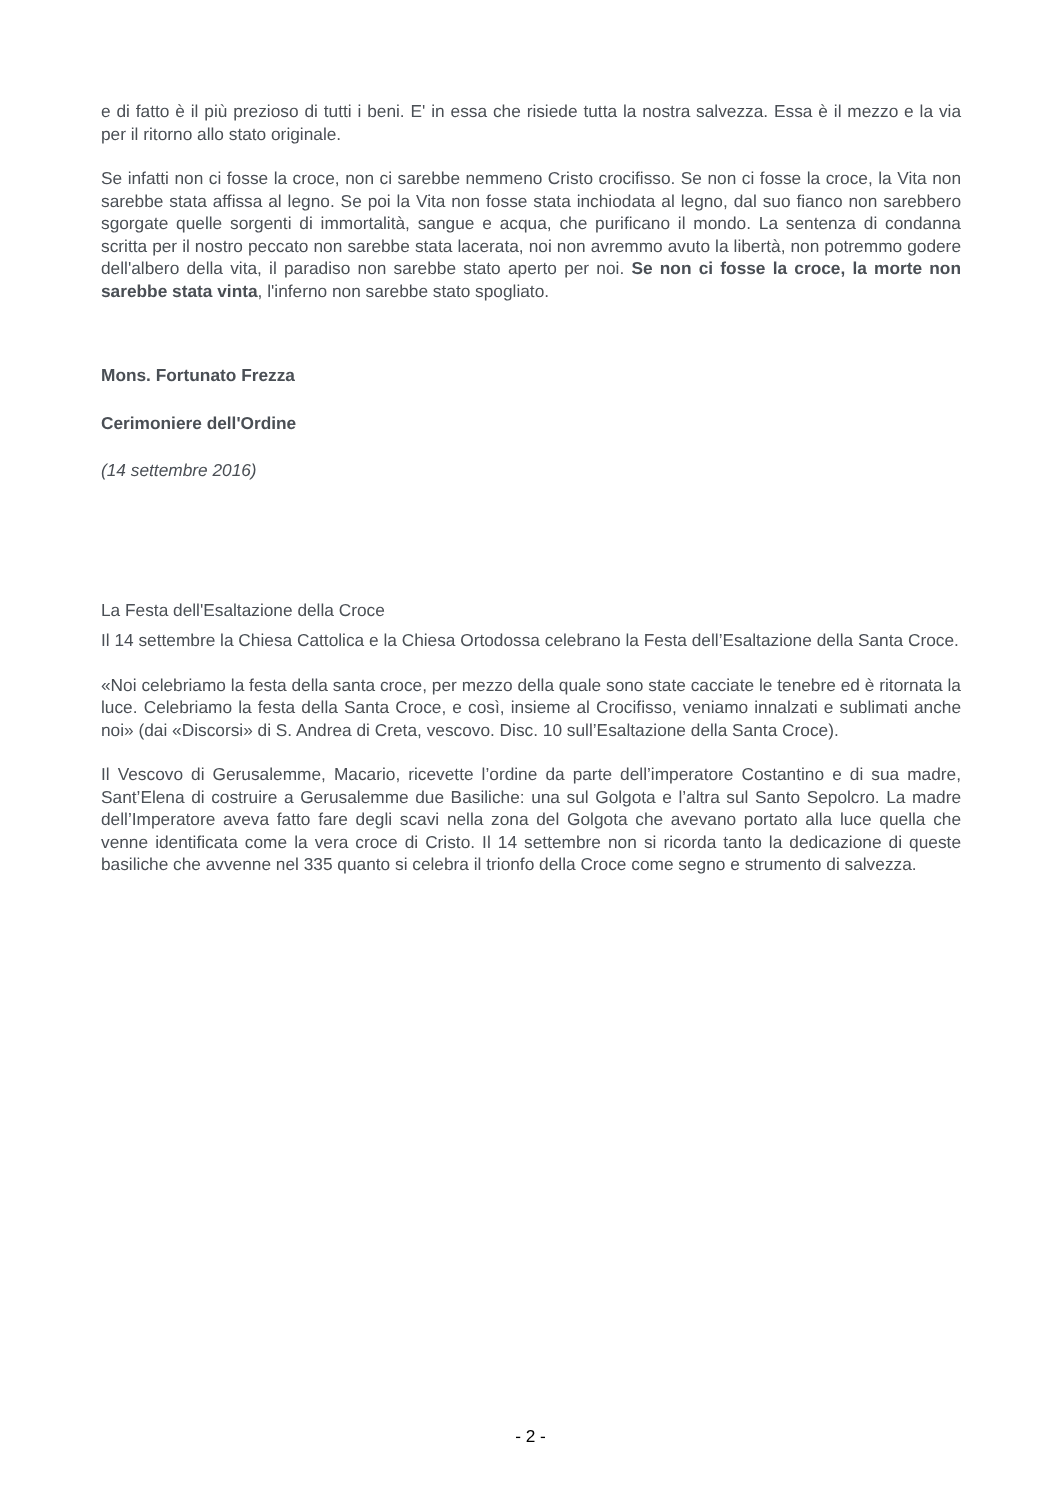e di fatto è il più prezioso di tutti i beni. E' in essa che risiede tutta la nostra salvezza. Essa è il mezzo e la via per il ritorno allo stato originale.
Se infatti non ci fosse la croce, non ci sarebbe nemmeno Cristo crocifisso. Se non ci fosse la croce, la Vita non sarebbe stata affissa al legno. Se poi la Vita non fosse stata inchiodata al legno, dal suo fianco non sarebbero sgorgate quelle sorgenti di immortalità, sangue e acqua, che purificano il mondo. La sentenza di condanna scritta per il nostro peccato non sarebbe stata lacerata, noi non avremmo avuto la libertà, non potremmo godere dell'albero della vita, il paradiso non sarebbe stato aperto per noi. Se non ci fosse la croce, la morte non sarebbe stata vinta, l'inferno non sarebbe stato spogliato.
Mons. Fortunato Frezza
Cerimoniere dell'Ordine
(14 settembre 2016)
La Festa dell'Esaltazione della Croce
Il 14 settembre la Chiesa Cattolica e la Chiesa Ortodossa celebrano la Festa dell’Esaltazione della Santa Croce.
«Noi celebriamo la festa della santa croce, per mezzo della quale sono state cacciate le tenebre ed è ritornata la luce. Celebriamo la festa della Santa Croce, e così, insieme al Crocifisso, veniamo innalzati e sublimati anche noi» (dai «Discorsi» di S. Andrea di Creta, vescovo. Disc. 10 sull’Esaltazione della Santa Croce).
Il Vescovo di Gerusalemme, Macario, ricevette l’ordine da parte dell’imperatore Costantino e di sua madre, Sant’Elena di costruire a Gerusalemme due Basiliche: una sul Golgota e l’altra sul Santo Sepolcro. La madre dell’Imperatore aveva fatto fare degli scavi nella zona del Golgota che avevano portato alla luce quella che venne identificata come la vera croce di Cristo. Il 14 settembre non si ricorda tanto la dedicazione di queste basiliche che avvenne nel 335 quanto si celebra il trionfo della Croce come segno e strumento di salvezza.
- 2 -